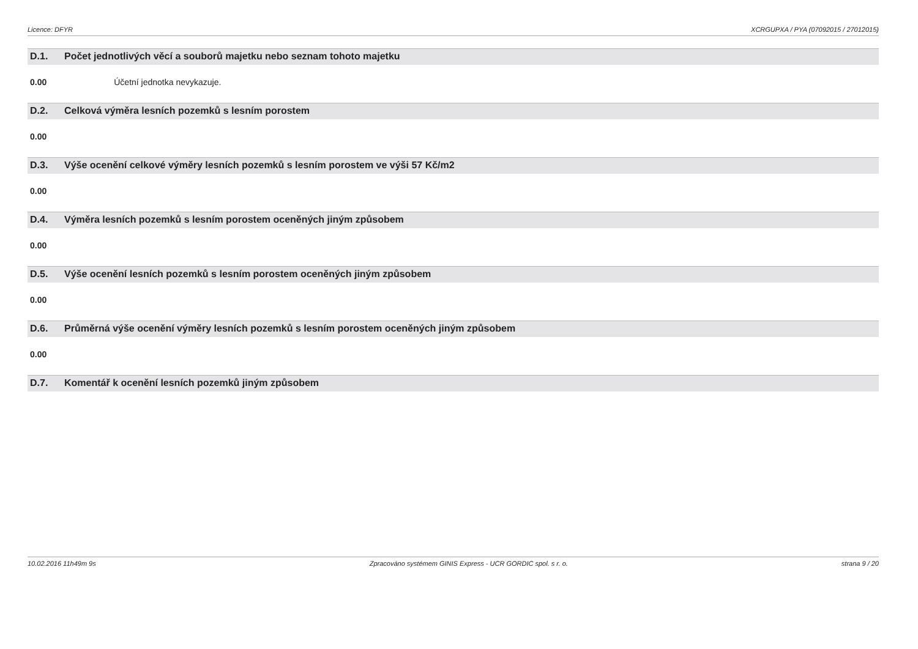Licence: DFYR XCRGUPXA / PYA (07092015 / 27012015)
D.1. Počet jednotlivých věcí a souborů majetku nebo seznam tohoto majetku
0.00 Účetní jednotka nevykazuje.
D.2. Celková výměra lesních pozemků s lesním porostem
0.00
D.3. Výše ocenění celkové výměry lesních pozemků s lesním porostem ve výši 57 Kč/m2
0.00
D.4. Výměra lesních pozemků s lesním porostem oceněných jiným způsobem
0.00
D.5. Výše ocenění lesních pozemků s lesním porostem oceněných jiným způsobem
0.00
D.6. Průměrná výše ocenění výměry lesních pozemků s lesním porostem oceněných jiným způsobem
0.00
D.7. Komentář k ocenění lesních pozemků jiným způsobem
10.02.2016 11h49m 9s Zpracováno systémem GINIS Express - UCR GORDIC spol. s r. o. strana 9 / 20